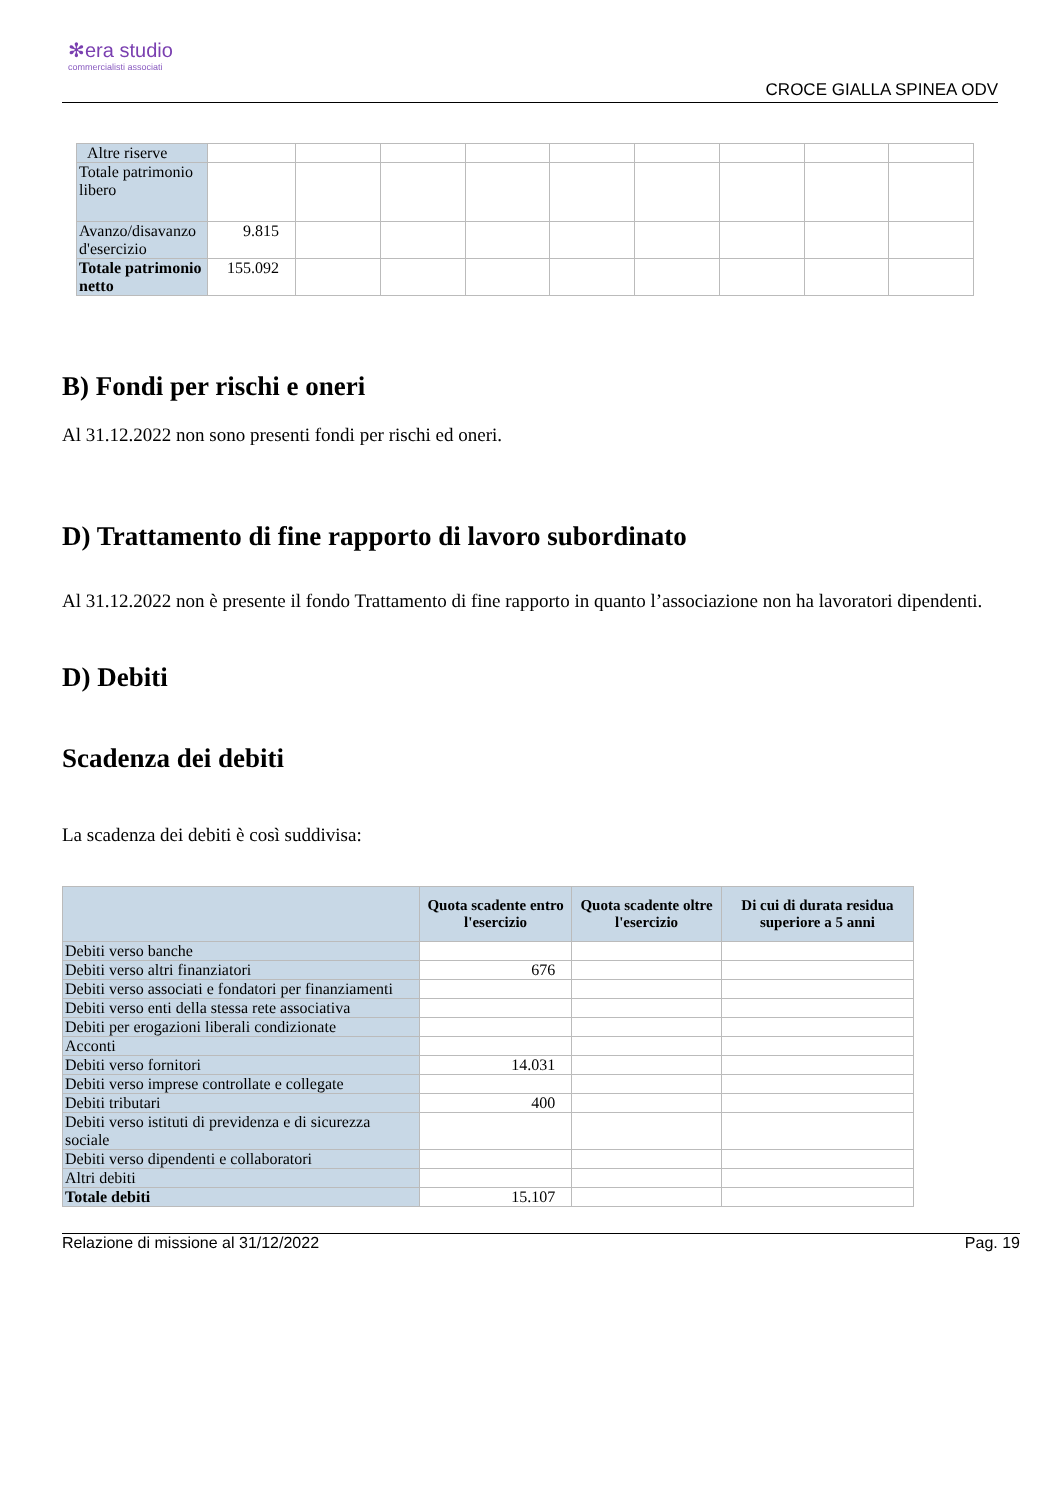✻era studio
commercialisti associati
CROCE GIALLA SPINEA ODV
| Altre riserve | | | | | | | | | |
| Totale patrimonio libero | | | | | | | | | |
| Avanzo/disavanzo d'esercizio | 9.815 | | | | | | | | |
| Totale patrimonio netto | 155.092 | | | | | | | | |
B) Fondi per rischi e oneri
Al 31.12.2022 non sono presenti fondi per rischi ed oneri.
D) Trattamento di fine rapporto di lavoro subordinato
Al 31.12.2022 non è presente il fondo Trattamento di fine rapporto in quanto l’associazione non ha lavoratori dipendenti.
D) Debiti
Scadenza dei debiti
La scadenza dei debiti è così suddivisa:
| | Quota scadente entro l'esercizio | Quota scadente oltre l'esercizio | Di cui di durata residua superiore a 5 anni |
| --- | --- | --- | --- |
| Debiti verso banche | | | |
| Debiti verso altri finanziatori | 676 | | |
| Debiti verso associati e fondatori per finanziamenti | | | |
| Debiti verso enti della stessa rete associativa | | | |
| Debiti per erogazioni liberali condizionate | | | |
| Acconti | | | |
| Debiti verso fornitori | 14.031 | | |
| Debiti verso imprese controllate e collegate | | | |
| Debiti tributari | 400 | | |
| Debiti verso istituti di previdenza e di sicurezza sociale | | | |
| Debiti verso dipendenti e collaboratori | | | |
| Altri debiti | | | |
| Totale debiti | 15.107 | | |
Relazione di missione al 31/12/2022 Pag. 19